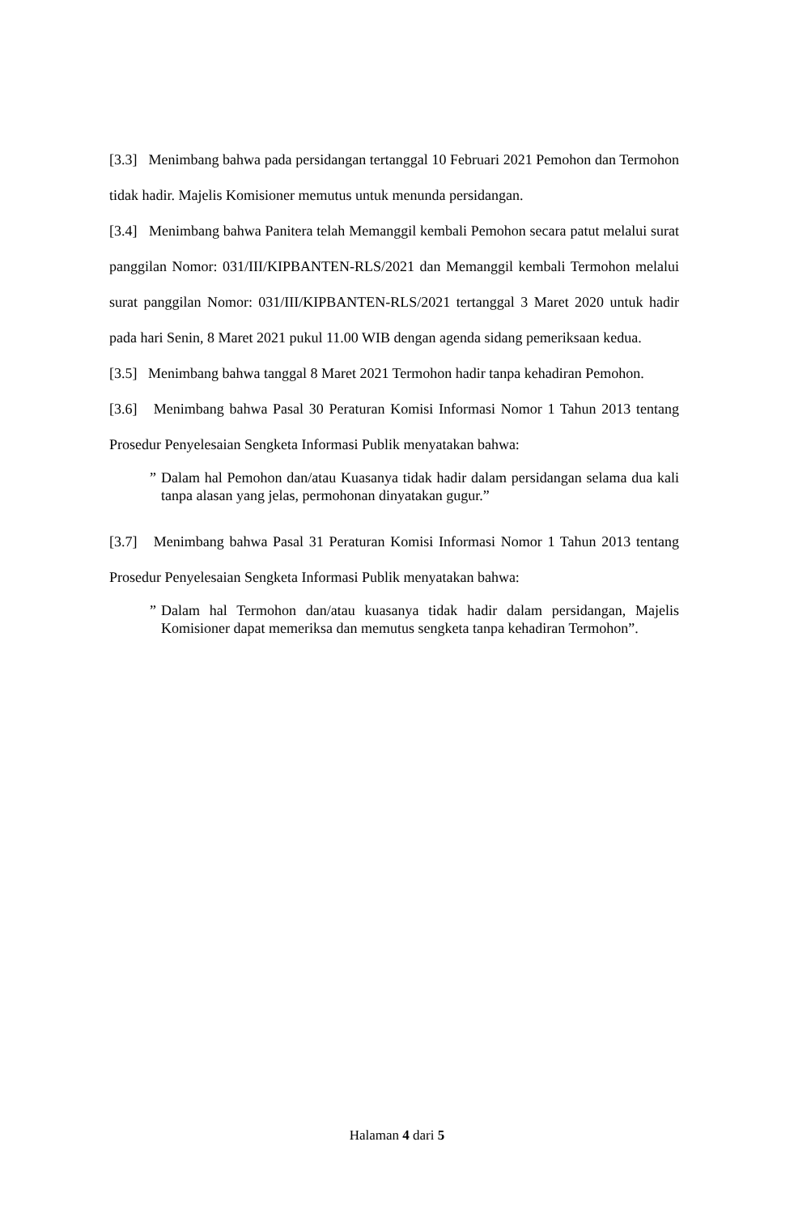[3.3] Menimbang bahwa pada persidangan tertanggal 10 Februari 2021 Pemohon dan Termohon tidak hadir. Majelis Komisioner memutus untuk menunda persidangan.
[3.4] Menimbang bahwa Panitera telah Memanggil kembali Pemohon secara patut melalui surat panggilan Nomor: 031/III/KIPBANTEN-RLS/2021 dan Memanggil kembali Termohon melalui surat panggilan Nomor: 031/III/KIPBANTEN-RLS/2021 tertanggal 3 Maret 2020 untuk hadir pada hari Senin, 8 Maret 2021 pukul 11.00 WIB dengan agenda sidang pemeriksaan kedua.
[3.5] Menimbang bahwa tanggal 8 Maret 2021 Termohon hadir tanpa kehadiran Pemohon.
[3.6] Menimbang bahwa Pasal 30 Peraturan Komisi Informasi Nomor 1 Tahun 2013 tentang Prosedur Penyelesaian Sengketa Informasi Publik menyatakan bahwa:
” Dalam hal Pemohon dan/atau Kuasanya tidak hadir dalam persidangan selama dua kali tanpa alasan yang jelas, permohonan dinyatakan gugur.”
[3.7] Menimbang bahwa Pasal 31 Peraturan Komisi Informasi Nomor 1 Tahun 2013 tentang Prosedur Penyelesaian Sengketa Informasi Publik menyatakan bahwa:
” Dalam hal Termohon dan/atau kuasanya tidak hadir dalam persidangan, Majelis Komisioner dapat memeriksa dan memutus sengketa tanpa kehadiran Termohon”.
Halaman 4 dari 5